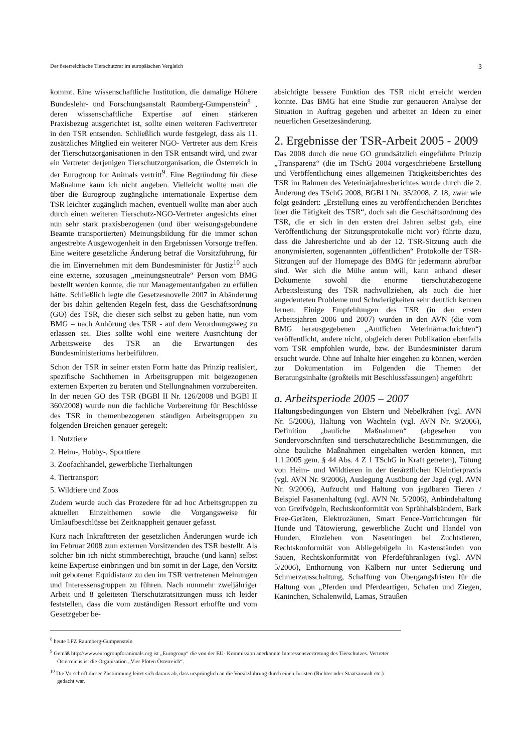Der österreichische Tierschutzrat im europäischen Vergleich 3
kommt. Eine wissenschaftliche Institution, die damalige Höhere Bundeslehr- und Forschungsanstalt Raumberg-Gumpenstein<sup>8</sup> , deren wissenschaftliche Expertise auf einen stärkeren Praxisbezug ausgerichtet ist, sollte einen weiteren Fachvertreter in den TSR entsenden. Schließlich wurde festgelegt, dass als 11. zusätzliches Mitglied ein weiterer NGO- Vertreter aus dem Kreis der Tierschutzorganisationen in den TSR entsandt wird, und zwar ein Vertreter derjenigen Tierschutzorganisation, die Österreich in der Eurogroup for Animals vertritt<sup>9</sup>. Eine Begründung für diese Maßnahme kann ich nicht angeben. Vielleicht wollte man die über die Eurogroup zugängliche internationale Expertise dem TSR leichter zugänglich machen, eventuell wollte man aber auch durch einen weiteren Tierschutz-NGO-Vertreter angesichts einer nun sehr stark praxisbezogenen (und über weisungsgebundene Beamte transportierten) Meinungsbildung für die immer schon angestrebte Ausgewogenheit in den Ergebnissen Vorsorge treffen. Eine weitere gesetzliche Änderung betraf die Vorsitzführung, für die im Einvernehmen mit dem Bundesminister für Justiz<sup>10</sup> auch eine externe, sozusagen „meinungsneutrale“ Person vom BMG bestellt werden konnte, die nur Managementaufgaben zu erfüllen hätte. Schließlich legte die Gesetzesnovelle 2007 in Abänderung der bis dahin geltenden Regeln fest, dass die Geschäftsordnung (GO) des TSR, die dieser sich selbst zu geben hatte, nun vom BMG – nach Anhörung des TSR - auf dem Verordnungsweg zu erlassen sei. Dies sollte wohl eine weitere Ausrichtung der Arbeitsweise des TSR an die Erwartungen des Bundesministeriums herbeiführen.
Schon der TSR in seiner ersten Form hatte das Prinzip realisiert, spezifische Sachthemen in Arbeitsgruppen mit beigezogenen externen Experten zu beraten und Stellungnahmen vorzubereiten. In der neuen GO des TSR (BGBl II Nr. 126/2008 und BGBl II 360/2008) wurde nun die fachliche Vorbereitung für Beschlüsse des TSR in themenbezogenen ständigen Arbeitsgruppen zu folgenden Breichen genauer geregelt:
1. Nutztiere
2. Heim-, Hobby-, Sporttiere
3. Zoofachhandel, gewerbliche Tierhaltungen
4. Tiertransport
5. Wildtiere und Zoos
Zudem wurde auch das Prozedere für ad hoc Arbeitsgruppen zu aktuellen Einzelthemen sowie die Vorgangsweise für Umlaufbeschlüsse bei Zeitknappheit genauer gefasst.
Kurz nach Inkrafttreten der gesetzlichen Änderungen wurde ich im Februar 2008 zum externen Vorsitzenden des TSR bestellt. Als solcher bin ich nicht stimmberechtigt, brauche (und kann) selbst keine Expertise einbringen und bin somit in der Lage, den Vorsitz mit gebotener Equidistanz zu den im TSR vertretenen Meinungen und Interessensgruppen zu führen. Nach nunmehr zweijähriger Arbeit und 8 geleiteten Tierschutzratsitzungen muss ich leider feststellen, dass die vom zuständigen Ressort erhoffte und vom Gesetzgeber be-
absichtigte bessere Funktion des TSR nicht erreicht werden konnte. Das BMG hat eine Studie zur genaueren Analyse der Situation in Auftrag gegeben und arbeitet an Ideen zu einer neuerlichen Gesetzesänderung.
2. Ergebnisse der TSR-Arbeit 2005 - 2009
Das 2008 durch die neue GO grundsätzlich eingeführte Prinzip „Transparenz“ (die im TSchG 2004 vorgeschriebene Erstellung und Veröffentlichung eines allgemeinen Tätigkeitsberichtes des TSR im Rahmen des Veterinärjahresberichtes wurde durch die 2. Änderung des TSchG 2008, BGBl I Nr. 35/2008, Z 18, zwar wie folgt geändert: „Erstellung eines zu veröffentlichenden Berichtes über die Tätigkeit des TSR“, doch sah die Geschäftsordnung des TSR, die er sich in den ersten drei Jahren selbst gab, eine Veröffentlichung der Sitzungsprotokolle nicht vor) führte dazu, dass die Jahresberichte und ab der 12. TSR-Sitzung auch die anonymisierten, sogenannten „öffentlichen“ Protokolle der TSR-Sitzungen auf der Homepage des BMG für jedermann abrufbar sind. Wer sich die Mühe antun will, kann anhand dieser Dokumente sowohl die enorme tierschutzbezogene Arbeitsleistung des TSR nachvollziehen, als auch die hier angedeuteten Probleme und Schwierigkeiten sehr deutlich kennen lernen. Einige Empfehlungen des TSR (in den ersten Arbeitsjahren 2006 und 2007) wurden in den AVN (die vom BMG herausgegebenen „Amtlichen Veterinärnachrichten“) veröffentlicht, andere nicht, obgleich deren Publikation ebenfalls vom TSR empfohlen wurde, bzw. der Bundesminister darum ersucht wurde. Ohne auf Inhalte hier eingehen zu können, werden zur Dokumentation im Folgenden die Themen der Beratungsinhalte (großteils mit Beschlussfassungen) angeführt:
a. Arbeitsperiode 2005 – 2007
Haltungsbedingungen von Elstern und Nebelkrähen (vgl. AVN Nr. 5/2006), Haltung von Wachteln (vgl. AVN Nr. 9/2006), Definition „bauliche Maßnahmen“ (abgesehen von Sondervorschriften sind tierschutzrechtliche Bestimmungen, die ohne bauliche Maßnahmen eingehalten werden können, mit 1.1.2005 gem. § 44 Abs. 4 Z 1 TSchG in Kraft getreten), Tötung von Heim- und Wildtieren in der tierärztlichen Kleintierpraxis (vgl. AVN Nr. 9/2006), Auslegung Ausübung der Jagd (vgl. AVN Nr. 9/2006), Aufzucht und Haltung von jagdbaren Tieren / Beispiel Fasanenhaltung (vgl. AVN Nr. 5/2006), Anbindehaltung von Greifvögeln, Rechtskonformität von Sprühhalsbändern, Bark Free-Geräten, Elektrozäunen, Smart Fence-Vorrichtungen für Hunde und Tätowierung, gewerbliche Zucht und Handel von Hunden, Einziehen von Nasenringen bei Zuchtstieren, Rechtskonformität von Abliegebügeln in Kastenständen von Sauen, Rechtskonformität von Pferdeführanlagen (vgl. AVN 5/2006), Enthornung von Kälbern nur unter Sedierung und Schmerzausschaltung, Schaffung von Übergangsfristen für die Haltung von „Pferden und Pferdeartigen, Schafen und Ziegen, Kaninchen, Schalenwild, Lamas, Straußen
<sup>8</sup> heute LFZ Raumberg-Gumpenstein
<sup>9</sup> Gemäß http://www.eurogroupforanimals.org ist „Eurogroup“ die von der EU- Kommission anerkannte Interessensvertretung des Tierschutzes. Vertreter Österreichs ist die Organisation „Vier Pfoten Österreich“.
<sup>10</sup> Die Vorschrift dieser Zustimmung leitet sich daraus ab, dass ursprünglich an die Vorsitzführung durch einen Juristen (Richter oder Staatsanwalt etc.) gedacht war.